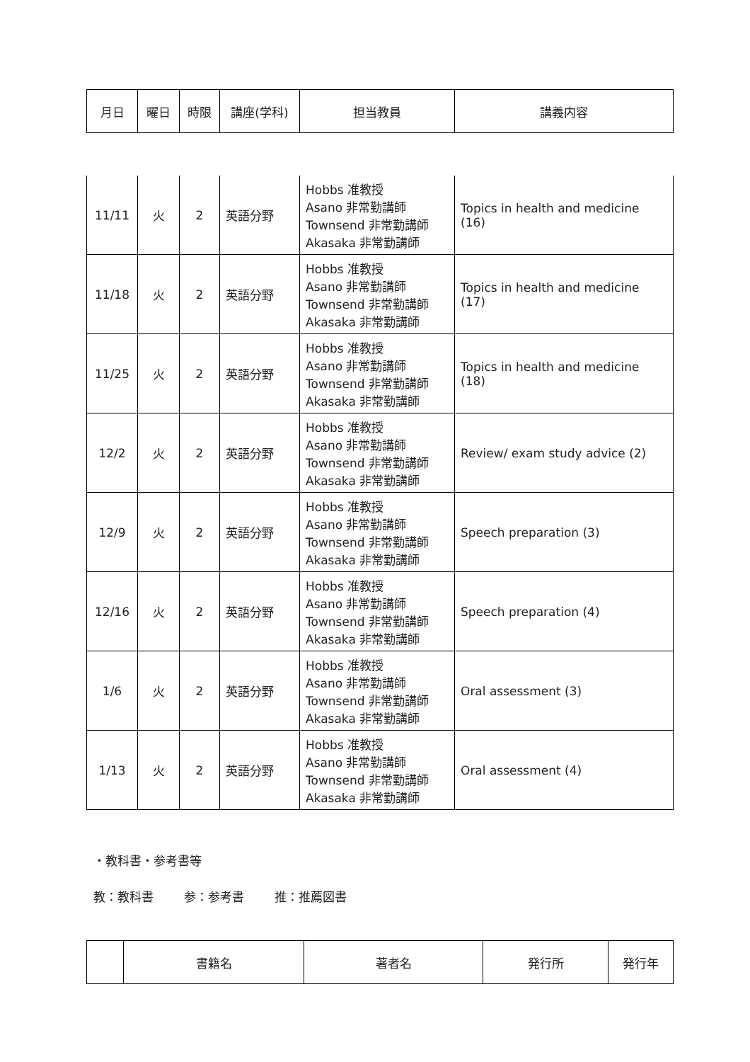| 月日 | 曜日 | 時限 | 講座(学科) | 担当教員 | 講義内容 |
| --- | --- | --- | --- | --- | --- |
| 11/11 | 火 | 2 | 英語分野 | Hobbs 准教授 Asano 非常勤講師 Townsend 非常勤講師 Akasaka 非常勤講師 | Topics in health and medicine (16) |
| 11/18 | 火 | 2 | 英語分野 | Hobbs 准教授 Asano 非常勤講師 Townsend 非常勤講師 Akasaka 非常勤講師 | Topics in health and medicine (17) |
| 11/25 | 火 | 2 | 英語分野 | Hobbs 准教授 Asano 非常勤講師 Townsend 非常勤講師 Akasaka 非常勤講師 | Topics in health and medicine (18) |
| 12/2 | 火 | 2 | 英語分野 | Hobbs 准教授 Asano 非常勤講師 Townsend 非常勤講師 Akasaka 非常勤講師 | Review/ exam study advice (2) |
| 12/9 | 火 | 2 | 英語分野 | Hobbs 准教授 Asano 非常勤講師 Townsend 非常勤講師 Akasaka 非常勤講師 | Speech preparation (3) |
| 12/16 | 火 | 2 | 英語分野 | Hobbs 准教授 Asano 非常勤講師 Townsend 非常勤講師 Akasaka 非常勤講師 | Speech preparation (4) |
| 1/6 | 火 | 2 | 英語分野 | Hobbs 准教授 Asano 非常勤講師 Townsend 非常勤講師 Akasaka 非常勤講師 | Oral assessment (3) |
| 1/13 | 火 | 2 | 英語分野 | Hobbs 准教授 Asano 非常勤講師 Townsend 非常勤講師 Akasaka 非常勤講師 | Oral assessment (4) |
・教科書・参考書等
教：教科書 参：参考書 推：推薦図書
| | 書籍名 | 著者名 | 発行所 | 発行年 |
| --- | --- | --- | --- | --- |